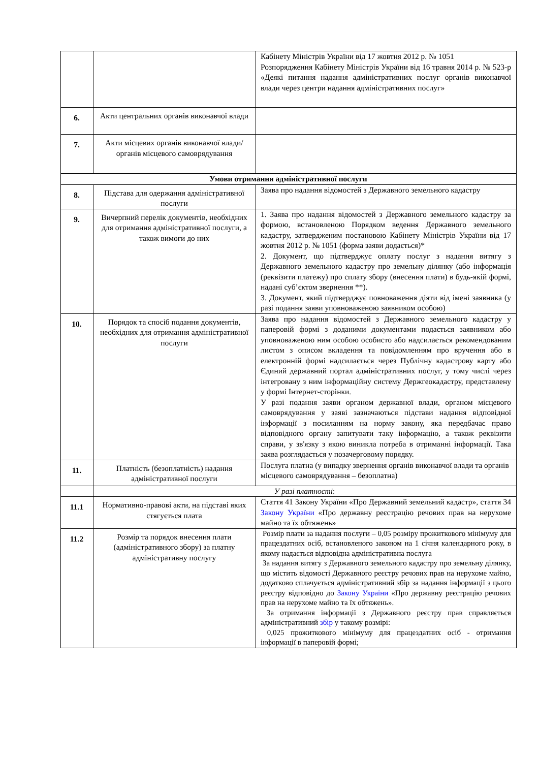| | | Кабінету Міністрів України від 17 жовтня 2012 р. № 1051 Розпорядження Кабінету Міністрів України від 16 травня 2014 р. № 523-р «Деякі питання надання адміністративних послуг органів виконавчої влади через центри надання адміністративних послуг» |
| 6. | Акти центральних органів виконавчої влади | |
| 7. | Акти місцевих органів виконавчої влади/органів місцевого самоврядування | |
| Умови отримання адміністративної послуги | | |
| 8. | Підстава для одержання адміністративної послуги | Заява про надання відомостей з Державного земельного кадастру |
| 9. | Вичерпний перелік документів, необхідних для отримання адміністративної послуги, а також вимоги до них | 1. Заява про надання відомостей з Державного земельного кадастру за формою, встановленою Порядком ведення Державного земельного кадастру, затвердженим постановою Кабінету Міністрів України від 17 жовтня 2012 р. № 1051 (форма заяви додається)* 2. Документ, що підтверджує оплату послуг з надання витягу з Державного земельного кадастру про земельну ділянку (або інформація (реквізити платежу) про сплату збору (внесення плати) в будь-якій формі, надані суб’єктом звернення **). 3. Документ, який підтверджує повноваження діяти від імені заявника (у разі подання заяви уповноваженою заявником особою) |
| 10. | Порядок та спосіб подання документів, необхідних для отримання адміністративної послуги | Заява про надання відомостей з Державного земельного кадастру у паперовій формі з доданими документами подається заявником або уповноваженою ним особою особисто або надсилається рекомендованим листом з описом вкладення та повідомленням про вручення або в електронній формі надсилається через Публічну кадастрову карту або Єдиний державний портал адміністративних послуг, у тому числі через інтегровану з ним інформаційну систему Держгеокадастру, представлену у формі Інтернет-сторінки. У разі подання заяви органом державної влади, органом місцевого самоврядування у заяві зазначаються підстави надання відповідної інформації з посиланням на норму закону, яка передбачає право відповідного органу запитувати таку інформацію, а також реквізити справи, у зв'язку з якою виникла потреба в отриманні інформації. Така заява розглядається у позачерговому порядку. |
| 11. | Платність (безоплатність) надання адміністративної послуги | Послуга платна (у випадку звернення органів виконавчої влади та органів місцевого самоврядування – безоплатна) |
| | У разі платності : | |
| 11.1 | Нормативно-правові акти, на підставі яких стягується плата | Стаття 41 Закону України «Про Державний земельний кадастр», стаття 34 Закону України «Про державну реєстрацію речових прав на нерухоме майно та їх обтяжень» |
| 11.2 | Розмір та порядок внесення плати (адміністративного збору) за платну адміністративну послугу | Розмір плати за надання послуги – 0,05 розміру прожиткового мінімуму для працездатних осіб, встановленого законом на 1 січня календарного року, в якому надається відповідна адміністративна послуга За надання витягу з Державного земельного кадастру про земельну ділянку, що містить відомості Державного реєстру речових прав на нерухоме майно, додатково сплачується адміністративний збір за надання інформації з цього реєстру відповідно до Закону України «Про державну реєстрацію речових прав на нерухоме майно та їх обтяжень». За отримання інформації з Державного реєстру прав справляється адміністративний збір у такому розмірі: 0,025 прожиткового мінімуму для працездатних осіб - отримання інформації в паперовій формі; |